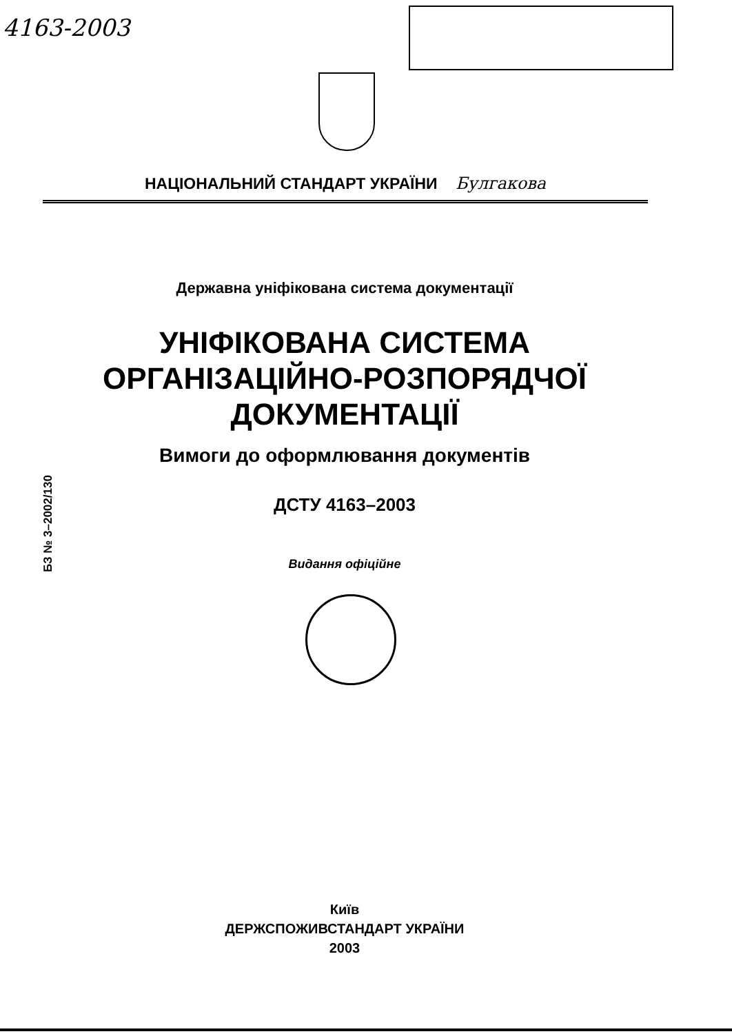4163-2003
НАЦІОНАЛЬНИЙ СТАНДАРТ УКРАЇНИ Булгакова
Державна уніфікована система документації
УНІФІКОВАНА СИСТЕМА
ОРГАНІЗАЦІЙНО-РОЗПОРЯДЧОЇ
ДОКУМЕНТАЦІЇ
Вимоги до оформлювання документів
ДСТУ 4163–2003
Видання офіційне
БЗ № 3–2002/130
Київ
ДЕРЖСПОЖИВСТАНДАРТ УКРАЇНИ
2003